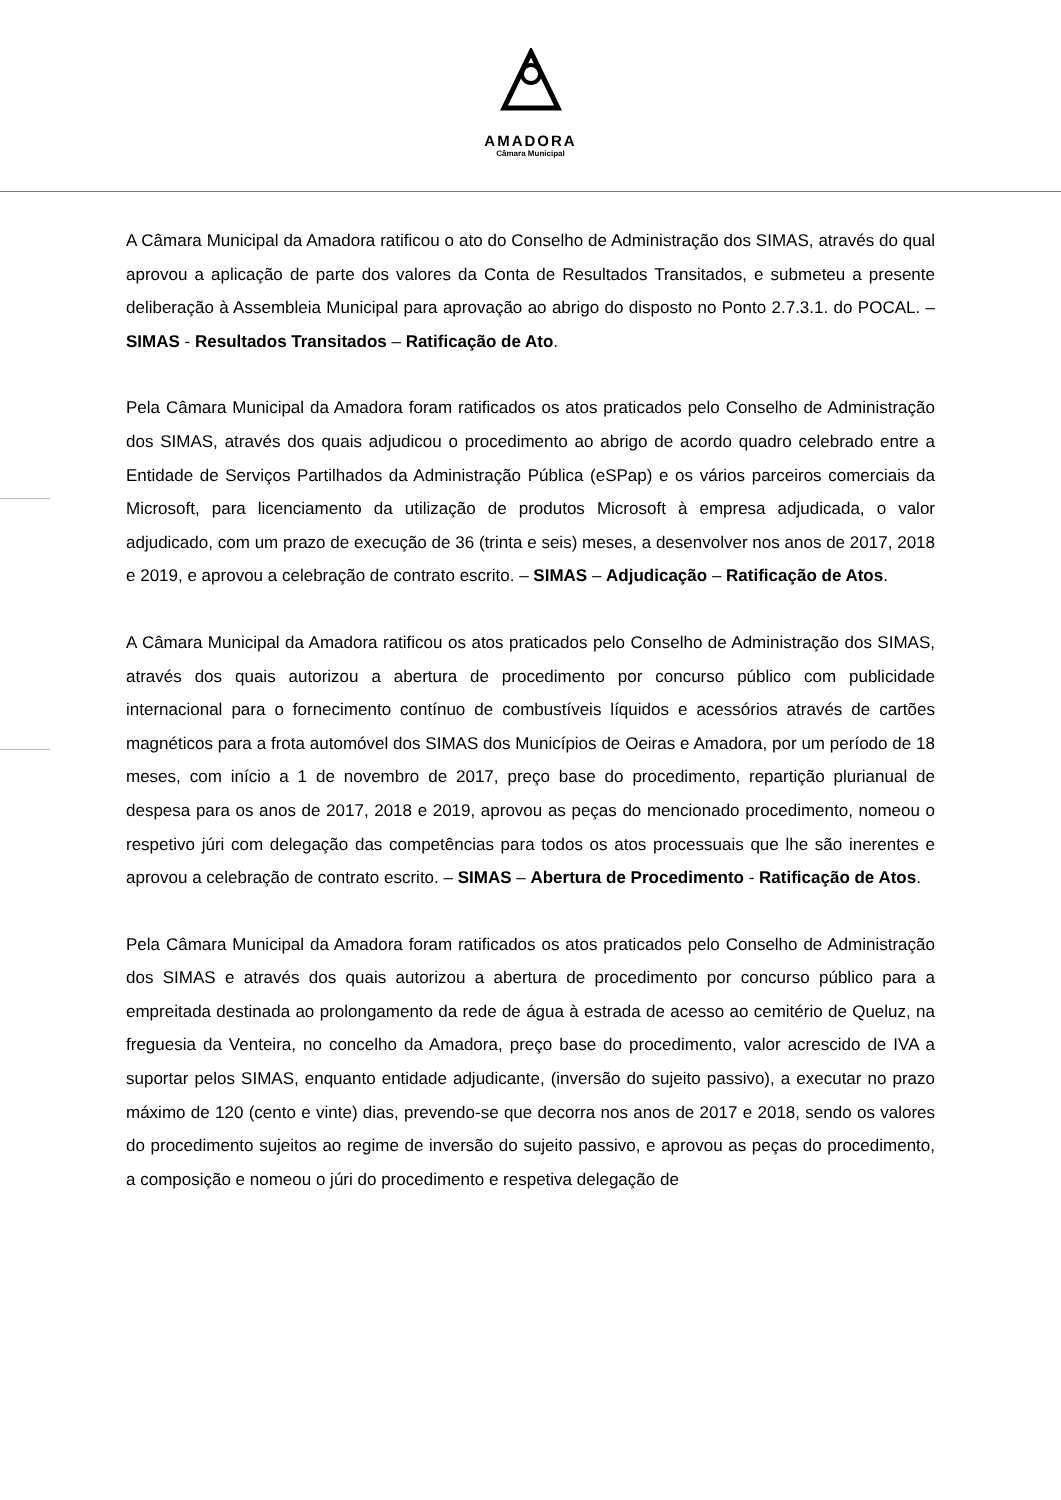AMADORA
Câmara Municipal
A Câmara Municipal da Amadora ratificou o ato do Conselho de Administração dos SIMAS, através do qual aprovou a aplicação de parte dos valores da Conta de Resultados Transitados, e submeteu a presente deliberação à Assembleia Municipal para aprovação ao abrigo do disposto no Ponto 2.7.3.1. do POCAL. – SIMAS - Resultados Transitados – Ratificação de Ato.
Pela Câmara Municipal da Amadora foram ratificados os atos praticados pelo Conselho de Administração dos SIMAS, através dos quais adjudicou o procedimento ao abrigo de acordo quadro celebrado entre a Entidade de Serviços Partilhados da Administração Pública (eSPap) e os vários parceiros comerciais da Microsoft, para licenciamento da utilização de produtos Microsoft à empresa adjudicada, o valor adjudicado, com um prazo de execução de 36 (trinta e seis) meses, a desenvolver nos anos de 2017, 2018 e 2019, e aprovou a celebração de contrato escrito. – SIMAS – Adjudicação – Ratificação de Atos.
A Câmara Municipal da Amadora ratificou os atos praticados pelo Conselho de Administração dos SIMAS, através dos quais autorizou a abertura de procedimento por concurso público com publicidade internacional para o fornecimento contínuo de combustíveis líquidos e acessórios através de cartões magnéticos para a frota automóvel dos SIMAS dos Municípios de Oeiras e Amadora, por um período de 18 meses, com início a 1 de novembro de 2017, preço base do procedimento, repartição plurianual de despesa para os anos de 2017, 2018 e 2019, aprovou as peças do mencionado procedimento, nomeou o respetivo júri com delegação das competências para todos os atos processuais que lhe são inerentes e aprovou a celebração de contrato escrito. – SIMAS – Abertura de Procedimento - Ratificação de Atos.
Pela Câmara Municipal da Amadora foram ratificados os atos praticados pelo Conselho de Administração dos SIMAS e através dos quais autorizou a abertura de procedimento por concurso público para a empreitada destinada ao prolongamento da rede de água à estrada de acesso ao cemitério de Queluz, na freguesia da Venteira, no concelho da Amadora, preço base do procedimento, valor acrescido de IVA a suportar pelos SIMAS, enquanto entidade adjudicante, (inversão do sujeito passivo), a executar no prazo máximo de 120 (cento e vinte) dias, prevendo-se que decorra nos anos de 2017 e 2018, sendo os valores do procedimento sujeitos ao regime de inversão do sujeito passivo, e aprovou as peças do procedimento, a composição e nomeou o júri do procedimento e respetiva delegação de